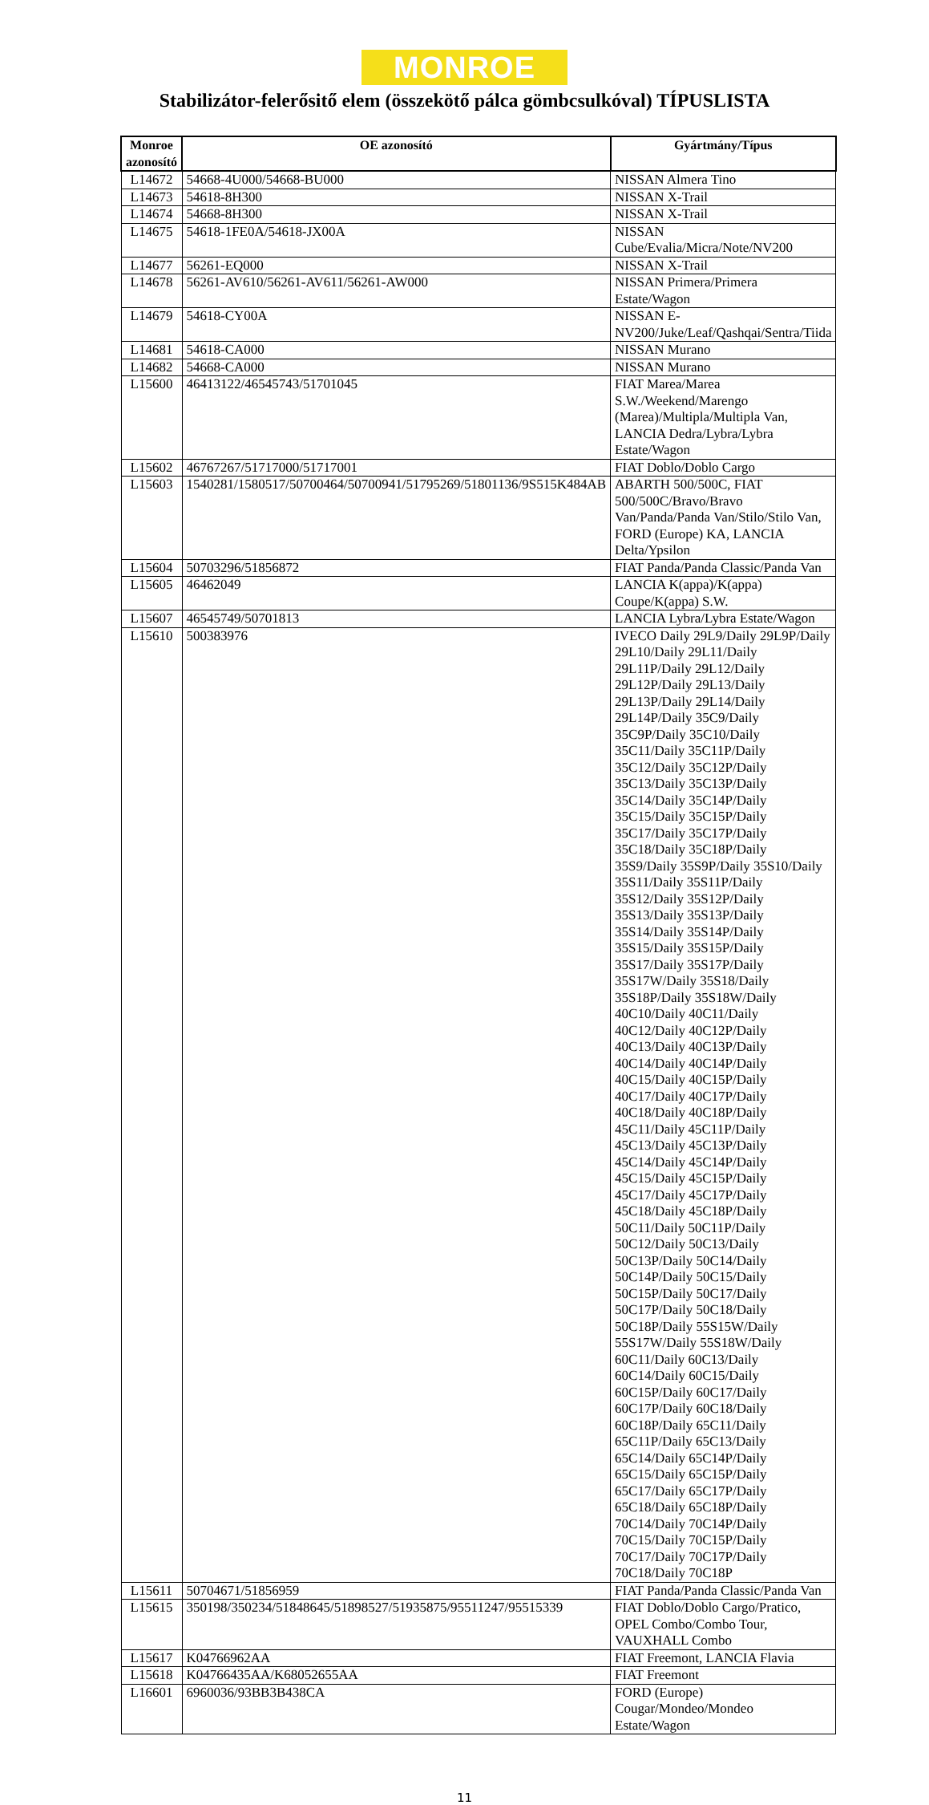MONROE
Stabilizátor-felerősitő elem (összekötő pálca gömbcsulkóval) TÍPUSLISTA
| Monroe azonosító | OE azonosító | Gyártmány/Típus |
| --- | --- | --- |
| L14672 | 54668-4U000/54668-BU000 | NISSAN Almera Tino |
| L14673 | 54618-8H300 | NISSAN X-Trail |
| L14674 | 54668-8H300 | NISSAN X-Trail |
| L14675 | 54618-1FE0A/54618-JX00A | NISSAN Cube/Evalia/Micra/Note/NV200 |
| L14677 | 56261-EQ000 | NISSAN X-Trail |
| L14678 | 56261-AV610/56261-AV611/56261-AW000 | NISSAN Primera/Primera Estate/Wagon |
| L14679 | 54618-CY00A | NISSAN E-NV200/Juke/Leaf/Qashqai/Sentra/Tiida |
| L14681 | 54618-CA000 | NISSAN Murano |
| L14682 | 54668-CA000 | NISSAN Murano |
| L15600 | 46413122/46545743/51701045 | FIAT Marea/Marea S.W./Weekend/Marengo (Marea)/Multipla/Multipla Van, LANCIA Dedra/Lybra/Lybra Estate/Wagon |
| L15602 | 46767267/51717000/51717001 | FIAT Doblo/Doblo Cargo |
| L15603 | 1540281/1580517/50700464/50700941/51795269/51801136/9S515K484AB | ABARTH 500/500C, FIAT 500/500C/Bravo/Bravo Van/Panda/Panda Van/Stilo/Stilo Van, FORD (Europe) KA, LANCIA Delta/Ypsilon |
| L15604 | 50703296/51856872 | FIAT Panda/Panda Classic/Panda Van |
| L15605 | 46462049 | LANCIA K(appa)/K(appa) Coupe/K(appa) S.W. |
| L15607 | 46545749/50701813 | LANCIA Lybra/Lybra Estate/Wagon |
| L15610 | 500383976 | IVECO Daily 29L9/Daily 29L9P/Daily 29L10/Daily 29L11/Daily 29L11P/Daily 29L12/Daily 29L12P/Daily 29L13/Daily 29L13P/Daily 29L14/Daily 29L14P/Daily 35C9/Daily 35C9P/Daily 35C10/Daily 35C11/Daily 35C11P/Daily 35C12/Daily 35C12P/Daily 35C13/Daily 35C13P/Daily 35C14/Daily 35C14P/Daily 35C15/Daily 35C15P/Daily 35C17/Daily 35C17P/Daily 35C18/Daily 35C18P/Daily 35S9/Daily 35S9P/Daily 35S10/Daily 35S11/Daily 35S11P/Daily 35S12/Daily 35S12P/Daily 35S13/Daily 35S13P/Daily 35S14/Daily 35S14P/Daily 35S15/Daily 35S15P/Daily 35S17/Daily 35S17P/Daily 35S17W/Daily 35S18/Daily 35S18P/Daily 35S18W/Daily 40C10/Daily 40C11/Daily 40C12/Daily 40C12P/Daily 40C13/Daily 40C13P/Daily 40C14/Daily 40C14P/Daily 40C15/Daily 40C15P/Daily 40C17/Daily 40C17P/Daily 40C18/Daily 40C18P/Daily 45C11/Daily 45C11P/Daily 45C13/Daily 45C13P/Daily 45C14/Daily 45C14P/Daily 45C15/Daily 45C15P/Daily 45C17/Daily 45C17P/Daily 45C18/Daily 45C18P/Daily 50C11/Daily 50C11P/Daily 50C12/Daily 50C13/Daily 50C13P/Daily 50C14/Daily 50C14P/Daily 50C15/Daily 50C15P/Daily 50C17/Daily 50C17P/Daily 50C18/Daily 50C18P/Daily 55S15W/Daily 55S17W/Daily 55S18W/Daily 60C11/Daily 60C13/Daily 60C14/Daily 60C15/Daily 60C15P/Daily 60C17/Daily 60C17P/Daily 60C18/Daily 60C18P/Daily 65C11/Daily 65C11P/Daily 65C13/Daily 65C14/Daily 65C14P/Daily 65C15/Daily 65C15P/Daily 65C17/Daily 65C17P/Daily 65C18/Daily 65C18P/Daily 70C14/Daily 70C14P/Daily 70C15/Daily 70C15P/Daily 70C17/Daily 70C17P/Daily 70C18/Daily 70C18P |
| L15611 | 50704671/51856959 | FIAT Panda/Panda Classic/Panda Van |
| L15615 | 350198/350234/51848645/51898527/51935875/95511247/95515339 | FIAT Doblo/Doblo Cargo/Pratico, OPEL Combo/Combo Tour, VAUXHALL Combo |
| L15617 | K04766962AA | FIAT Freemont, LANCIA Flavia |
| L15618 | K04766435AA/K68052655AA | FIAT Freemont |
| L16601 | 6960036/93BB3B438CA | FORD (Europe) Cougar/Mondeo/Mondeo Estate/Wagon |
11